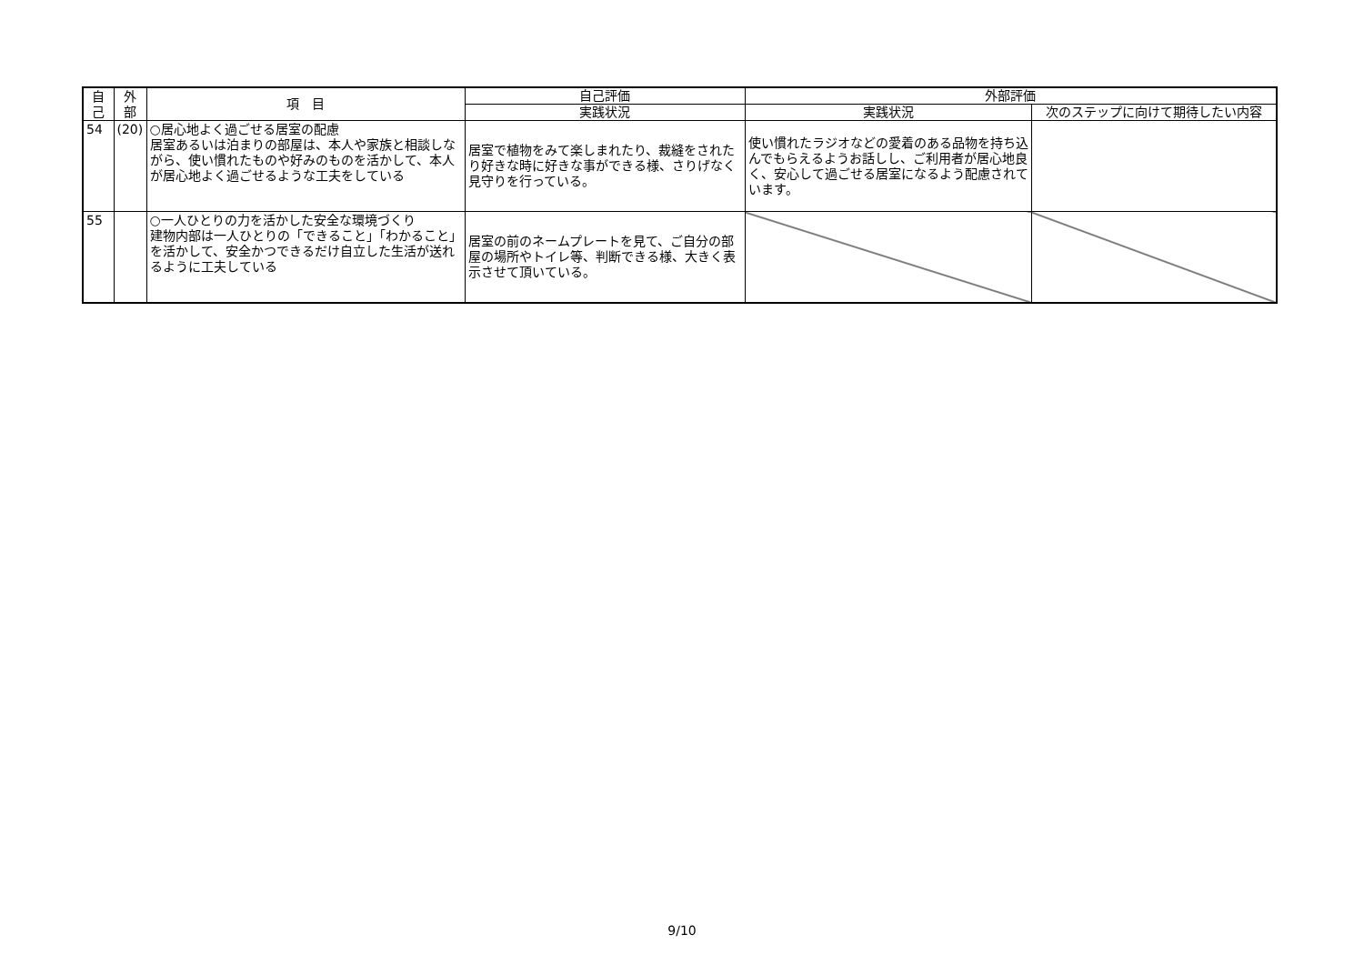| 自 己 | 外 部 | 項 目 | 自己評価 | 外部評価 | |
| --- | --- | --- | --- | --- | --- |
| | | | 実践状況 | 実践状況 | 次のステップに向けて期待したい内容 |
| 54 | (20) | ○居心地よく過ごせる居室の配慮 居室あるいは泊まりの部屋は、本人や家族と相談しながら、使い慣れたものや好みのものを活かして、本人が居心地よく過ごせるような工夫をしている | 居室で植物をみて楽しまれたり、裁縫をされたり好きな時に好きな事ができる様、さりげなく見守りを行っている。 | 使い慣れたラジオなどの愛着のある品物を持ち込んでもらえるようお話しし、ご利用者が居心地良く、安心して過ごせる居室になるよう配慮されています。 | |
| 55 | | ○一人ひとりの力を活かした安全な環境づくり 建物内部は一人ひとりの「できること」「わかること」を活かして、安全かつできるだけ自立した生活が送れるように工夫している | 居室の前のネームプレートを見て、ご自分の部屋の場所やトイレ等、判断できる様、大きく表示させて頂いている。 | | |
9/10